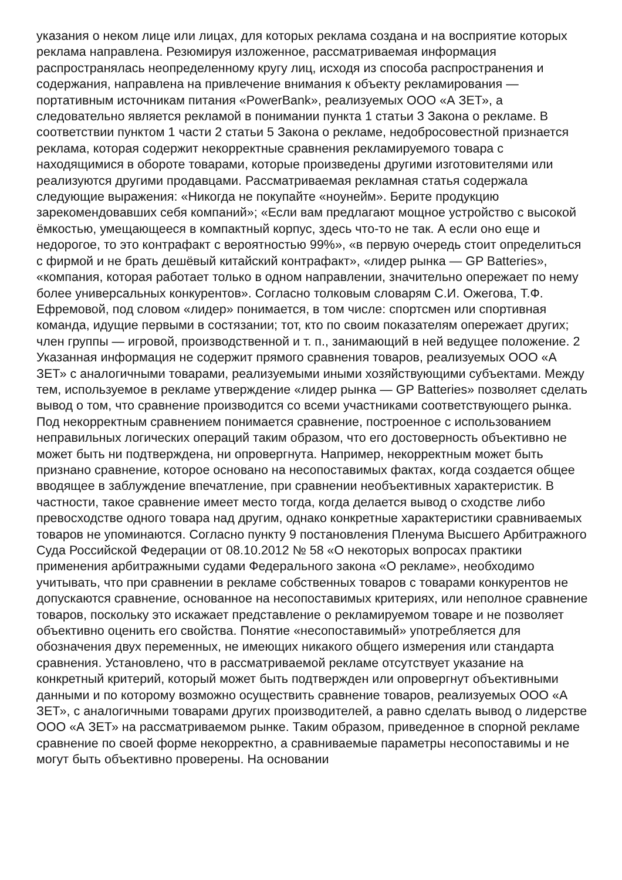указания о неком лице или лицах, для которых реклама создана и на восприятие которых реклама направлена. Резюмируя изложенное, рассматриваемая информация распространялась неопределенному кругу лиц, исходя из способа распространения и содержания, направлена на привлечение внимания к объекту рекламирования — портативным источникам питания «PowerBank», реализуемых ООО «А ЗЕТ», а следовательно является рекламой в понимании пункта 1 статьи 3 Закона о рекламе. В соответствии пунктом 1 части 2 статьи 5 Закона о рекламе, недобросовестной признается реклама, которая содержит некорректные сравнения рекламируемого товара с находящимися в обороте товарами, которые произведены другими изготовителями или реализуются другими продавцами. Рассматриваемая рекламная статья содержала следующие выражения: «Никогда не покупайте «ноунейм». Берите продукцию зарекомендовавших себя компаний»; «Если вам предлагают мощное устройство с высокой ёмкостью, умещающееся в компактный корпус, здесь что-то не так. А если оно еще и недорогое, то это контрафакт с вероятностью 99%», «в первую очередь стоит определиться с фирмой и не брать дешёвый китайский контрафакт», «лидер рынка — GP Batteries», «компания, которая работает только в одном направлении, значительно опережает по нему более универсальных конкурентов». Согласно толковым словарям С.И. Ожегова, Т.Ф. Ефремовой, под словом «лидер» понимается, в том числе: спортсмен или спортивная команда, идущие первыми в состязании; тот, кто по своим показателям опережает других; член группы — игровой, производственной и т. п., занимающий в ней ведущее положение. 2 Указанная информация не содержит прямого сравнения товаров, реализуемых ООО «А ЗЕТ» с аналогичными товарами, реализуемыми иными хозяйствующими субъектами. Между тем, используемое в рекламе утверждение «лидер рынка — GP Batteries» позволяет сделать вывод о том, что сравнение производится со всеми участниками соответствующего рынка. Под некорректным сравнением понимается сравнение, построенное с использованием неправильных логических операций таким образом, что его достоверность объективно не может быть ни подтверждена, ни опровергнута. Например, некорректным может быть признано сравнение, которое основано на несопоставимых фактах, когда создается общее вводящее в заблуждение впечатление, при сравнении необъективных характеристик. В частности, такое сравнение имеет место тогда, когда делается вывод о сходстве либо превосходстве одного товара над другим, однако конкретные характеристики сравниваемых товаров не упоминаются. Согласно пункту 9 постановления Пленума Высшего Арбитражного Суда Российской Федерации от 08.10.2012 № 58 «О некоторых вопросах практики применения арбитражными судами Федерального закона «О рекламе», необходимо учитывать, что при сравнении в рекламе собственных товаров с товарами конкурентов не допускаются сравнение, основанное на несопоставимых критериях, или неполное сравнение товаров, поскольку это искажает представление о рекламируемом товаре и не позволяет объективно оценить его свойства. Понятие «несопоставимый» употребляется для обозначения двух переменных, не имеющих никакого общего измерения или стандарта сравнения. Установлено, что в рассматриваемой рекламе отсутствует указание на конкретный критерий, который может быть подтвержден или опровергнут объективными данными и по которому возможно осуществить сравнение товаров, реализуемых ООО «А ЗЕТ», с аналогичными товарами других производителей, а равно сделать вывод о лидерстве ООО «А ЗЕТ» на рассматриваемом рынке. Таким образом, приведенное в спорной рекламе сравнение по своей форме некорректно, а сравниваемые параметры несопоставимы и не могут быть объективно проверены. На основании